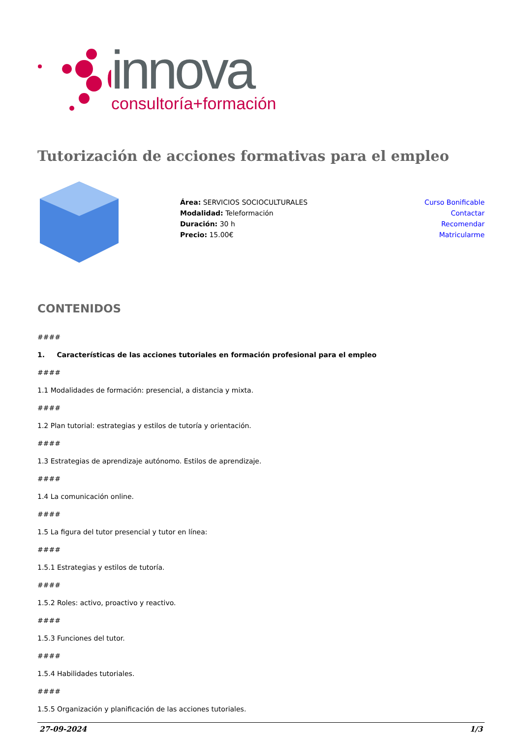innova
consultoría+formación
Tutorización de acciones formativas para el empleo
Área: SERVICIOS SOCIOCULTURALES
Modalidad: Teleformación
Duración: 30 h
Precio: 15.00€
Curso Bonificable
Contactar
Recomendar
Matricularme
CONTENIDOS
####
1. Características de las acciones tutoriales en formación profesional para el empleo
####
1.1 Modalidades de formación: presencial, a distancia y mixta.
####
1.2 Plan tutorial: estrategias y estilos de tutoría y orientación.
####
1.3 Estrategias de aprendizaje autónomo. Estilos de aprendizaje.
####
1.4 La comunicación online.
####
1.5 La figura del tutor presencial y tutor en línea:
####
1.5.1 Estrategias y estilos de tutoría.
####
1.5.2 Roles: activo, proactivo y reactivo.
####
1.5.3 Funciones del tutor.
####
1.5.4 Habilidades tutoriales.
####
1.5.5 Organización y planificación de las acciones tutoriales.
27-09-2024 1/3